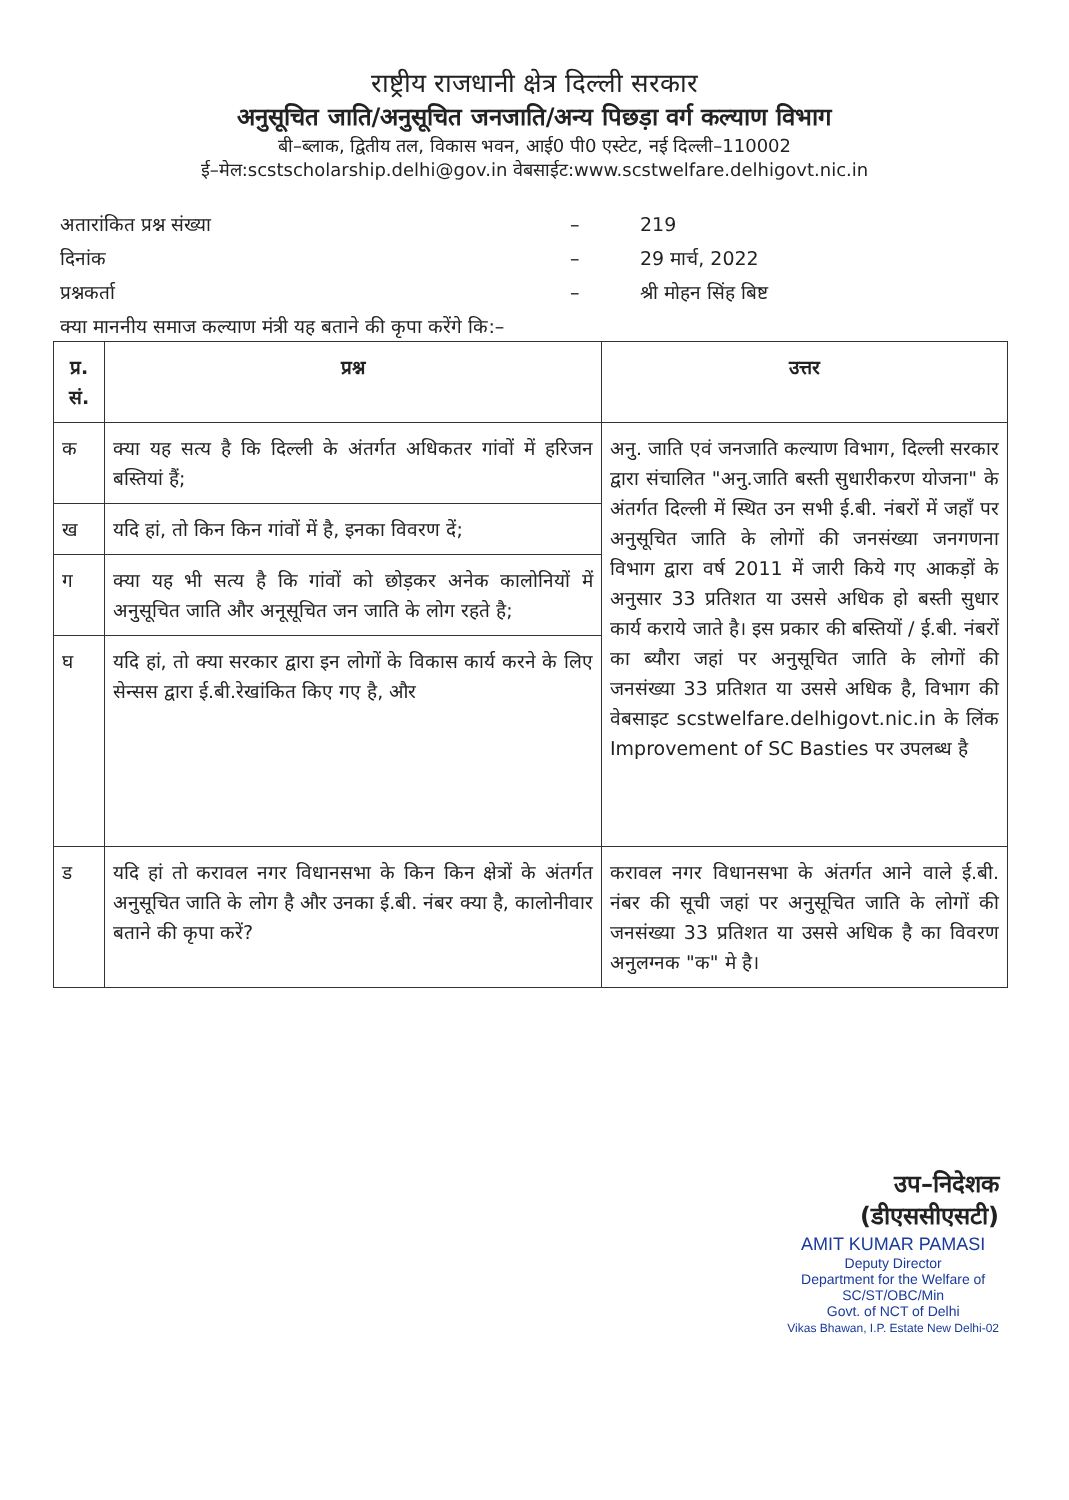राष्ट्रीय राजधानी क्षेत्र दिल्ली सरकार
अनुसूचित जाति/अनुसूचित जनजाति/अन्य पिछड़ा वर्ग कल्याण विभाग
बी–ब्लाक, द्वितीय तल, विकास भवन, आई0 पी0 एस्टेट, नई दिल्ली–110002
ई–मेल:scstscholarship.delhi@gov.in वेबसाईट:www.scstwelfare.delhigovt.nic.in
अतारांकित प्रश्न संख्या – 219
दिनांक – 29 मार्च, 2022
प्रश्नकर्ता – श्री मोहन सिंह बिष्ट
क्या माननीय समाज कल्याण मंत्री यह बताने की कृपा करेंगे कि:–
| प्र. सं. | प्रश्न | उत्तर |
| --- | --- | --- |
| क | क्या यह सत्य है कि दिल्ली के अंतर्गत अधिकतर गांवों में हरिजन बस्तियां हैं; | अनु. जाति एवं जनजाति कल्याण विभाग, दिल्ली सरकार द्वारा संचालित "अनु.जाति बस्ती सुधारीकरण योजना" के अंतर्गत दिल्ली में स्थित उन सभी ई.बी. नंबरों में जहॉं पर अनुसूचित जाति के लोगों की जनसंख्या जनगणना विभाग द्वारा वर्ष 2011 में जारी किये गए आकड़ों के अनुसार 33 प्रतिशत या उससे अधिक हो बस्ती सुधार कार्य कराये जाते है। इस प्रकार की बस्तियों / ई.बी. नंबरों का ब्यौरा जहां पर अनुसूचित जाति के लोगों की जनसंख्या 33 प्रतिशत या उससे अधिक है, विभाग की वेबसाइट scstwelfare.delhigovt.nic.in के लिंक Improvement of SC Basties पर उपलब्ध है |
| ख | यदि हां, तो किन किन गांवों में है, इनका विवरण दें; | |
| ग | क्या यह भी सत्य है कि गांवों को छोड़कर अनेक कालोनियों में अनुसूचित जाति और अनूसूचित जन जाति के लोग रहते है; | |
| घ | यदि हां, तो क्या सरकार द्वारा इन लोगों के विकास कार्य करने के लिए सेन्सस द्वारा ई.बी.रेखांकित किए गए है, और | |
| ड | यदि हां तो करावल नगर विधानसभा के किन किन क्षेत्रों के अंतर्गत अनुसूचित जाति के लोग है और उनका ई.बी. नंबर क्या है, कालोनीवार बताने की कृपा करें? | करावल नगर विधानसभा के अंतर्गत आने वाले ई.बी. नंबर की सूची जहां पर अनुसूचित जाति के लोगों की जनसंख्या 33 प्रतिशत या उससे अधिक है का विवरण अनुलग्नक "क" मे है। |
उप–निदेशक
(डीएससीएसटी)
AMIT KUMAR PAMASI
Deputy Director
Department for the Welfare of
SC/ST/OBC/Min
Govt. of NCT of Delhi
Vikas Bhawan, I.P. Estate New Delhi-02